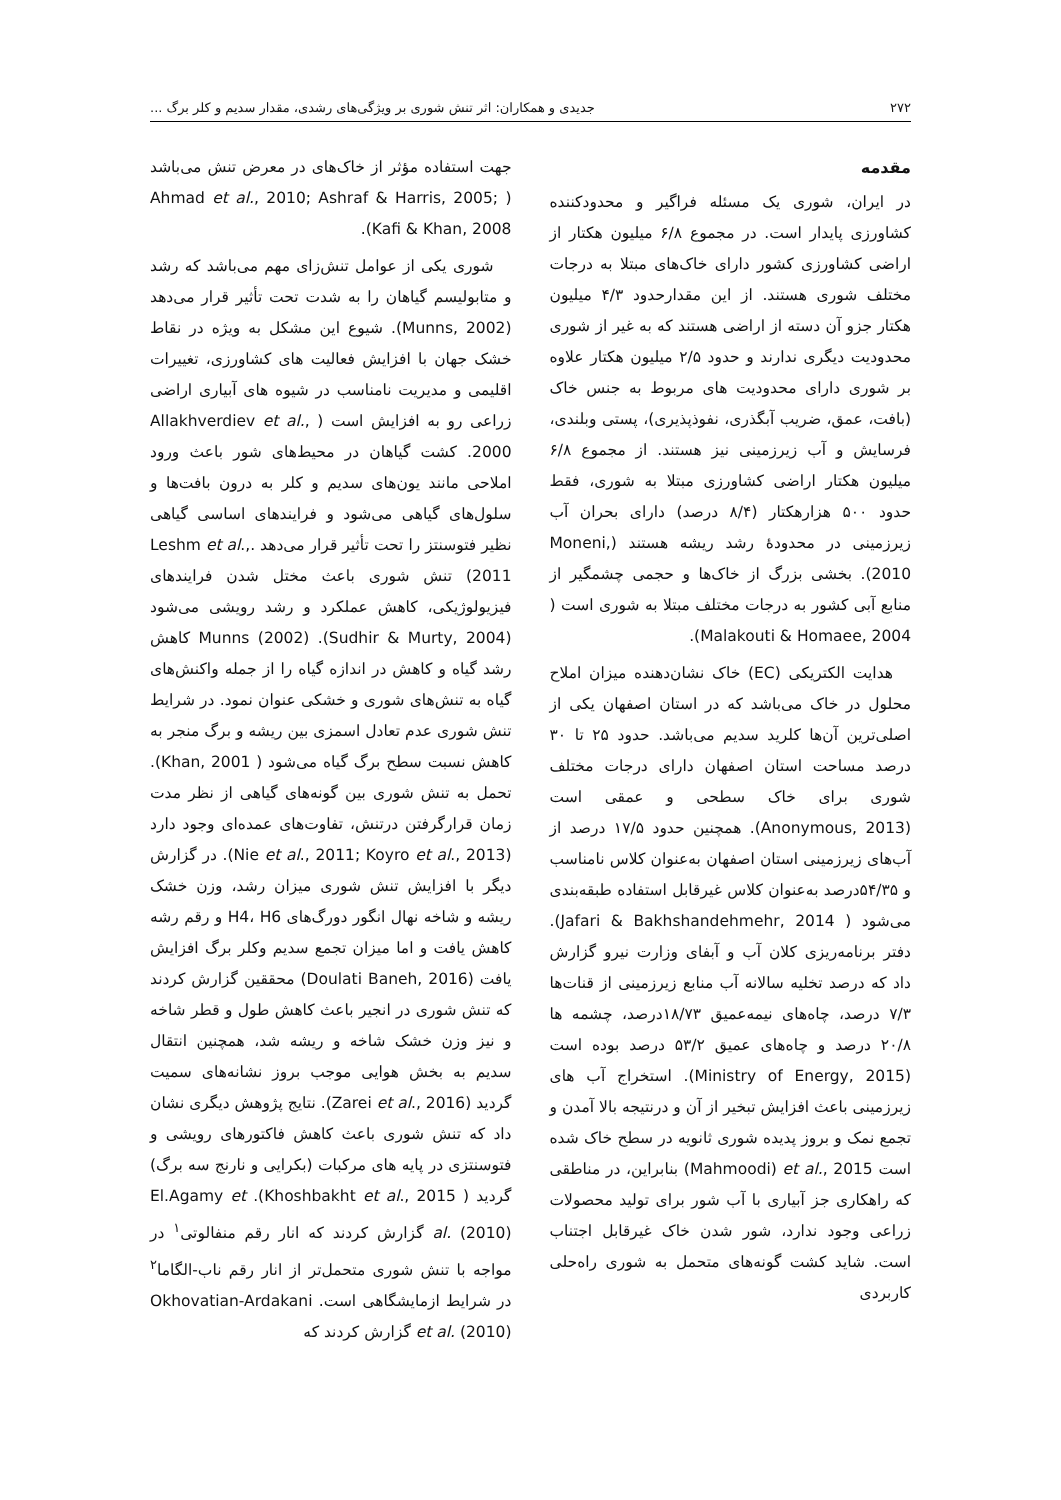۲۷۲ جدیدی و همکاران: اثر تنش شوری بر ویژگی‌های رشدی، مقدار سدیم و کلر برگ ...
مقدمه
در ایران، شوری یک مسئله فراگیر و محدودکننده کشاورزی پایدار است. در مجموع ۶/۸ میلیون هکتار از اراضی کشاورزی کشور دارای خاک‌های مبتلا به درجات مختلف شوری هستند. از این مقدارحدود ۴/۳ میلیون هکتار جزو آن دسته از اراضی هستند که به غیر از شوری محدودیت دیگری ندارند و حدود ۲/۵ میلیون هکتار علاوه بر شوری دارای محدودیت های مربوط به جنس خاک (بافت، عمق، ضریب آبگذری، نفوذپذیری)، پستی وبلندی، فرسایش و آب زیرزمینی نیز هستند. از مجموع ۶/۸ میلیون هکتار اراضی کشاورزی مبتلا به شوری، فقط حدود ۵۰۰ هزارهکتار (۸/۴ درصد) دارای بحران آب زیرزمینی در محدودهٔ رشد ریشه هستند (Moneni, 2010). بخشی بزرگ از خاک‌ها و حجمی چشمگیر از منابع آبی کشور به درجات مختلف مبتلا به شوری است ( Malakouti & Homaee, 2004).
هدایت الکتریکی (EC) خاک نشان‌دهنده میزان املاح محلول در خاک می‌باشد که در استان اصفهان یکی از اصلی‌ترین آن‌ها کلرید سدیم می‌باشد. حدود ۲۵ تا ۳۰ درصد مساحت استان اصفهان دارای درجات مختلف شوری برای خاک سطحی و عمقی است (Anonymous, 2013). همچنین حدود ۱۷/۵ درصد از آب‌های زیرزمینی استان اصفهان به‌عنوان کلاس نامناسب و ۵۴/۳۵درصد به‌عنوان کلاس غیرقابل استفاده طبقه‌بندی می‌شود ( Jafari & Bakhshandehmehr, 2014). دفتر برنامه‌ریزی کلان آب و آبفای وزارت نیرو گزارش داد که درصد تخلیه سالانه آب منابع زیرزمینی از قنات‌ها ۷/۳ درصد، چاه‌های نیمه‌عمیق ۱۸/۷۳درصد، چشمه ها ۲۰/۸ درصد و چاه‌های عمیق ۵۳/۲ درصد بوده است (Ministry of Energy, 2015). استخراج آب های زیرزمینی باعث افزایش تبخیر از آن و درنتیجه بالا آمدن و تجمع نمک و بروز پدیده شوری ثانویه در سطح خاک شده است Mahmoodi) et al., 2015) بنابراین، در مناطقی که راهکاری جز آبیاری با آب شور برای تولید محصولات زراعی وجود ندارد، شور شدن خاک غیرقابل اجتناب است. شاید کشت گونه‌های متحمل به شوری راه‌حلی کاربردی
جهت استفاده مؤثر از خاک‌های در معرض تنش می‌باشد ( Ahmad et al., 2010; Ashraf & Harris, 2005; Kafi & Khan, 2008).
شوری یکی از عوامل تنش‌زای مهم می‌باشد که رشد و متابولیسم گیاهان را به شدت تحت تأثیر قرار می‌دهد (Munns, 2002). شیوع این مشکل به ویژه در نقاط خشک جهان با افزایش فعالیت های کشاورزی، تغییرات اقلیمی و مدیریت نامناسب در شیوه های آبیاری اراضی زراعی رو به افزایش است ( Allakhverdiev et al., 2000. کشت گیاهان در محیط‌های شور باعث ورود املاحی مانند یون‌های سدیم و کلر به درون بافت‌ها و سلول‌های گیاهی می‌شود و فرایندهای اساسی گیاهی نظیر فتوسنتز را تحت تأثیر قرار می‌دهد .Leshm et al., 2011) تنش شوری باعث مختل شدن فرایندهای فیزیولوژیکی، کاهش عملکرد و رشد رویشی می‌شود (Sudhir & Murty, 2004). Munns (2002) کاهش رشد گیاه و کاهش در اندازه گیاه را از جمله واکنش‌های گیاه به تنش‌های شوری و خشکی عنوان نمود. در شرایط تنش شوری عدم تعادل اسمزی بین ریشه و برگ منجر به کاهش نسبت سطح برگ گیاه می‌شود ( Khan, 2001). تحمل به تنش شوری بین گونه‌های گیاهی از نظر مدت زمان قرارگرفتن درتنش، تفاوت‌های عمده‌ای وجود دارد (Nie et al., 2011; Koyro et al., 2013). در گزارش دیگر با افزایش تنش شوری میزان رشد، وزن خشک ریشه و شاخه نهال انگور دورگ‌های H4، H6 و رقم رشه کاهش یافت و اما میزان تجمع سدیم وکلر برگ افزایش یافت (Doulati Baneh, 2016) محققین گزارش کردند که تنش شوری در انجیر باعث کاهش طول و قطر شاخه و نیز وزن خشک شاخه و ریشه شد، همچنین انتقال سدیم به بخش هوایی موجب بروز نشانه‌های سمیت گردید (Zarei et al., 2016). نتایج پژوهش دیگری نشان داد که تنش شوری باعث کاهش فاکتورهای رویشی و فتوسنتزی در پایه های مرکبات (بکرایی و نارنج سه برگ) گردید ( Khoshbakht et al., 2015). El.Agamy et al. (2010) گزارش کردند که انار رقم منفالوتی<sup>۱</sup> در مواجه با تنش شوری متحمل‌تر از انار رقم ناب-الگاما<sup>۲</sup> در شرایط ازمایشگاهی است. Okhovatian-Ardakani et al. (2010) گزارش کردند که